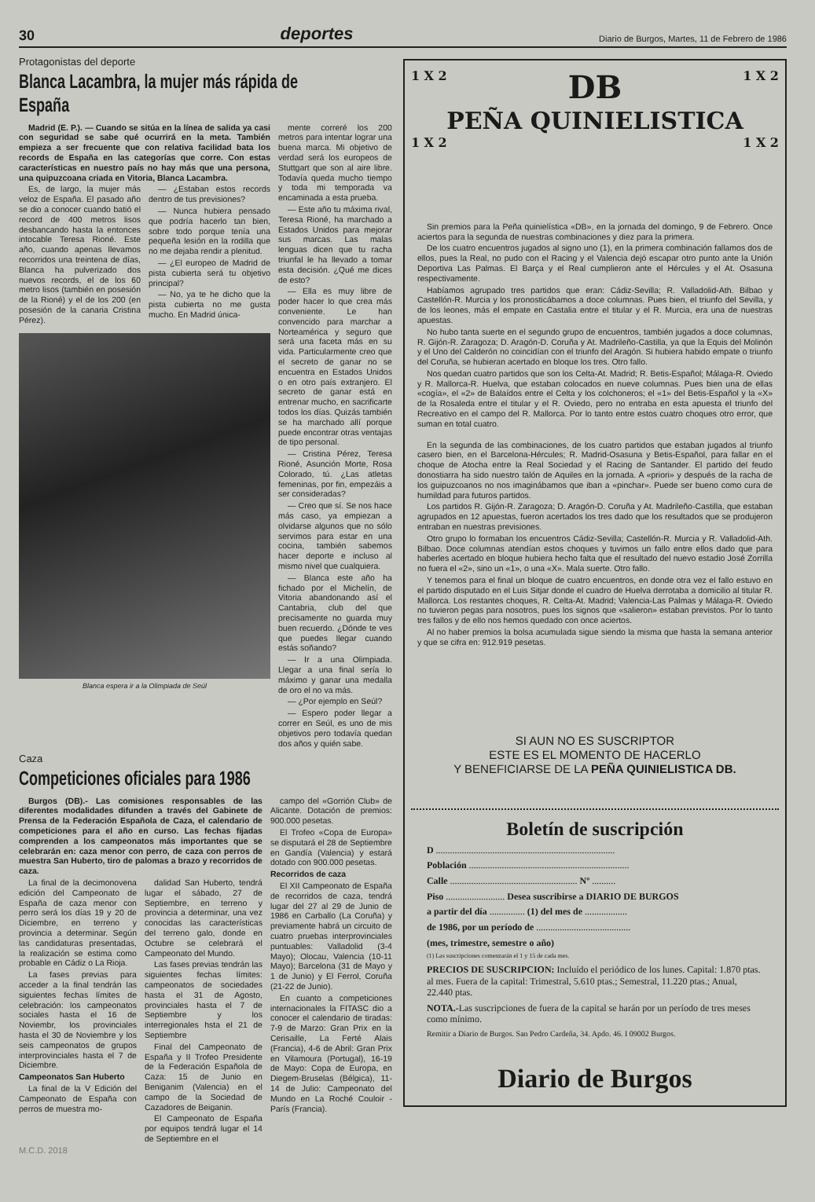30 deportes Diario de Burgos, Martes, 11 de Febrero de 1986
Protagonistas del deporte
Blanca Lacambra, la mujer más rápida de España
Madrid (E. P.). — Cuando se sitúa en la línea de salida ya casi con seguridad se sabe qué ocurrirá en la meta. También empieza a ser frecuente que con relativa facilidad bata los records de España en las categorías que corre. Con estas características en nuestro país no hay más que una persona, una quipuzcoana criada en Vitoria, Blanca Lacambra.
Es, de largo, la mujer más veloz de España. El pasado año se dio a conocer cuando batió el record de 400 metros lisos desbancando hasta la entonces intocable Teresa Rioné. Este año, cuando apenas llevamos recorridos una treintena de días, Blanca ha pulverizado dos nuevos records, el de los 60 metro lisos (también en posesión de la Rioné) y el de los 200 (en posesión de la canaria Cristina Pérez).
— ¿Estaban estos records dentro de tus previsiones?
— Nunca hubiera pensado que podría hacerlo tan bien, sobre todo porque tenía una pequeña lesión en la rodilla que no me dejaba rendir a plenitud.
— ¿El europeo de Madrid de pista cubierta será tu objetivo principal?
— No, ya te he dicho que la pista cubierta no me gusta mucho. En Madrid única-
Blanca espera ir a la Olimpiada de Seúl
mente correré los 200 metros para intentar lograr una buena marca. Mi objetivo de verdad será los europeos de Stuttgart que son al aire libre. Todavía queda mucho tiempo y toda mi temporada va encaminada a esta prueba.
— Este año tu máxima rival, Teresa Rioné, ha marchado a Estados Unidos para mejorar sus marcas. Las malas lenguas dicen que tu racha triunfal le ha llevado a tomar esta decisión. ¿Qué me dices de esto?
— Ella es muy libre de poder hacer lo que crea más conveniente. Le han convencido para marchar a Norteamérica y seguro que será una faceta más en su vida. Particularmente creo que el secreto de ganar no se encuentra en Estados Unidos o en otro país extranjero. El secreto de ganar está en entrenar mucho, en sacrificarte todos los días. Quizás también se ha marchado allí porque puede encontrar otras ventajas de tipo personal.
— Cristina Pérez, Teresa Rioné, Asunción Morte, Rosa Colorado, tú. ¿Las atletas femeninas, por fin, empezáis a ser consideradas?
— Creo que sí. Se nos hace más caso, ya empiezan a olvidarse algunos que no sólo servimos para estar en una cocina, también sabemos hacer deporte e incluso al mismo nivel que cualquiera.
— Blanca este año ha fichado por el Michelín, de Vitoria abandonando así el Cantabria, club del que precisamente no guarda muy buen recuerdo. ¿Dónde te ves que puedes llegar cuando estás soñando?
— Ir a una Olimpiada. Llegar a una final sería lo máximo y ganar una medalla de oro el no va más.
— ¿Por ejemplo en Seúl?
— Espero poder llegar a correr en Seúl, es uno de mis objetivos pero todavía quedan dos años y quién sabe.
Caza
Competiciones oficiales para 1986
Burgos (DB).- Las comisiones responsables de las diferentes modalidades difunden a través del Gabinete de Prensa de la Federación Española de Caza, el calendario de competiciones para el año en curso. Las fechas fijadas comprenden a los campeonatos más importantes que se celebrarán en: caza menor con perro, de caza con perros de muestra San Huberto, tiro de palomas a brazo y recorridos de caza.
La final de la decimonovena edición del Campeonato de España de caza menor con perro será los días 19 y 20 de Diciembre, en terreno y provincia a determinar. Según las candidaturas presentadas, la realización se estima como probable en Cádiz o La Rioja.
La fases previas para acceder a la final tendrán las siguientes fechas límites de celebración: los campeonatos sociales hasta el 16 de Noviembr, los provinciales hasta el 30 de Noviembre y los seis campeonatos de grupos interprovinciales hasta el 7 de Diciembre.
Campeonatos San Huberto
La final de la V Edición del Campeonato de España con perros de muestra mo-
dalidad San Huberto, tendrá lugar el sábado, 27 de Septiembre, en terreno y provincia a determinar, una vez conocidas las características del terreno galo, donde en Octubre se celebrará el Campeonato del Mundo.
Las fases previas tendrán las siguientes fechas límites: campeonatos de sociedades hasta el 31 de Agosto, provinciales hasta el 7 de Septiembre y los interregionales hsta el 21 de Septiembre
Final del Campeonato de España y II Trofeo Presidente de la Federación Española de Caza: 15 de Junio en Beniganim (Valencia) en el campo de la Sociedad de Cazadores de Beiganin.
El Campeonato de España por equipos tendrá lugar el 14 de Septiembre en el
campo del «Gorrión Club» de Alicante. Dotación de premios: 900.000 pesetas.
El Trofeo «Copa de Europa» se disputará el 28 de Septiembre en Gandía (Valencia) y estará dotado con 900.000 pesetas.
Recorridos de caza
El XII Campeonato de España de recorridos de caza, tendrá lugar del 27 al 29 de Junio de 1986 en Carballo (La Coruña) y previamente habrá un circuito de cuatro pruebas interprovinciales puntuables: Valladolid (3-4 Mayo); Olocau, Valencia (10-11 Mayo); Barcelona (31 de Mayo y 1 de Junio) y El Ferrol, Coruña (21-22 de Junio).
En cuanto a competiciones internacionales la FITASC dio a conocer el calendario de tiradas: 7-9 de Marzo: Gran Prix en la Cerisaille, La Ferté Alais (Francia), 4-6 de Abril: Gran Prix en Vilamoura (Portugal), 16-19 de Mayo: Copa de Europa, en Diegem-Bruselas (Bélgica), 11-14 de Julio: Campeonato del Mundo en La Roché Couloir - París (Francia).
M.C.D. 2018
1 X 2 DB 1 X 2
PEÑA QUINIELISTICA
1 X 2 1 X 2
Sin premios para la Peña quinielística «DB», en la jornada del domingo, 9 de Febrero. Once aciertos para la segunda de nuestras combinaciones y diez para la primera.
De los cuatro encuentros jugados al signo uno (1), en la primera combinación fallamos dos de ellos, pues la Real, no pudo con el Racing y el Valencia dejó escapar otro punto ante la Unión Deportiva Las Palmas. El Barça y el Real cumplieron ante el Hércules y el At. Osasuna respectivamente.
Habíamos agrupado tres partidos que eran: Cádiz-Sevilla; R. Valladolid-Ath. Bilbao y Castellón-R. Murcia y los pronosticábamos a doce columnas. Pues bien, el triunfo del Sevilla, y de los leones, más el empate en Castalia entre el titular y el R. Murcia, era una de nuestras apuestas.
No hubo tanta suerte en el segundo grupo de encuentros, también jugados a doce columnas, R. Gijón-R. Zaragoza; D. Aragón-D. Coruña y At. Madrileño-Castilla, ya que la Equis del Molinón y el Uno del Calderón no coincidían con el triunfo del Aragón. Si hubiera habido empate o triunfo del Coruña, se hubieran acertado en bloque los tres. Otro fallo.
Nos quedan cuatro partidos que son los Celta-At. Madrid; R. Betis-Español; Málaga-R. Oviedo y R. Mallorca-R. Huelva, que estaban colocados en nueve columnas. Pues bien una de ellas «cogía», el «2» de Balaídos entre el Celta y los colchoneros; el «1» del Betis-Español y la «X» de la Rosaleda entre el titular y el R. Oviedo, pero no entraba en esta apuesta el triunfo del Recreativo en el campo del R. Mallorca. Por lo tanto entre estos cuatro choques otro error, que suman en total cuatro.
En la segunda de las combinaciones, de los cuatro partidos que estaban jugados al triunfo casero bien, en el Barcelona-Hércules; R. Madrid-Osasuna y Betis-Español, para fallar en el choque de Atocha entre la Real Sociedad y el Racing de Santander. El partido del feudo donostiarra ha sido nuestro talón de Aquiles en la jornada. A «priori» y después de la racha de los guipuzcoanos no nos imaginábamos que iban a «pinchar». Puede ser bueno como cura de humildad para futuros partidos.
Los partidos R. Gijón-R. Zaragoza; D. Aragón-D. Coruña y At. Madrileño-Castilla, que estaban agrupados en 12 apuestas, fueron acertados los tres dado que los resultados que se produjeron entraban en nuestras previsiones.
Otro grupo lo formaban los encuentros Cádiz-Sevilla; Castellón-R. Murcia y R. Valladolid-Ath. Bilbao. Doce columnas atendían estos choques y tuvimos un fallo entre ellos dado que para haberles acertado en bloque hubiera hecho falta que el resultado del nuevo estadio José Zorrilla no fuera el «2», sino un «1», o una «X». Mala suerte. Otro fallo.
Y tenemos para el final un bloque de cuatro encuentros, en donde otra vez el fallo estuvo en el partido disputado en el Luis Sitjar donde el cuadro de Huelva derrotaba a domicilio al titular R. Mallorca. Los restantes choques, R. Celta-At. Madrid; Valencia-Las Palmas y Málaga-R. Oviedo no tuvieron pegas para nosotros, pues los signos que «salieron» estaban previstos. Por lo tanto tres fallos y de ello nos hemos quedado con once aciertos.
Al no haber premios la bolsa acumulada sigue siendo la misma que hasta la semana anterior y que se cifra en: 912.919 pesetas.
SI AUN NO ES SUSCRIPTOR
ESTE ES EL MOMENTO DE HACERLO
Y BENEFICIARSE DE LA PEÑA QUINIELISTICA DB.
Boletín de suscripción
D ............................................................................
Población ....................................................................
Calle ...................................................... Nº ..........
Piso ......................... Desea suscribirse a DIARIO DE BURGOS
a partir del día ............... (1) del mes de ..................
de 1986, por un período de ........................................
(mes, trimestre, semestre o año)
(1) Las suscripciones comenzarán el 1 y 15 de cada mes.
PRECIOS DE SUSCRIPCION: Incluído el periódico de los lunes. Capital: 1.870 ptas. al mes. Fuera de la capital: Trimestral, 5.610 ptas.; Semestral, 11.220 ptas.; Anual, 22.440 ptas.
NOTA.-Las suscripciones de fuera de la capital se harán por un período de tres meses como mínimo.
Remitir a Diario de Burgos. San Pedro Cardeña, 34. Apdo. 46. I 09002 Burgos.
Diario de Burgos